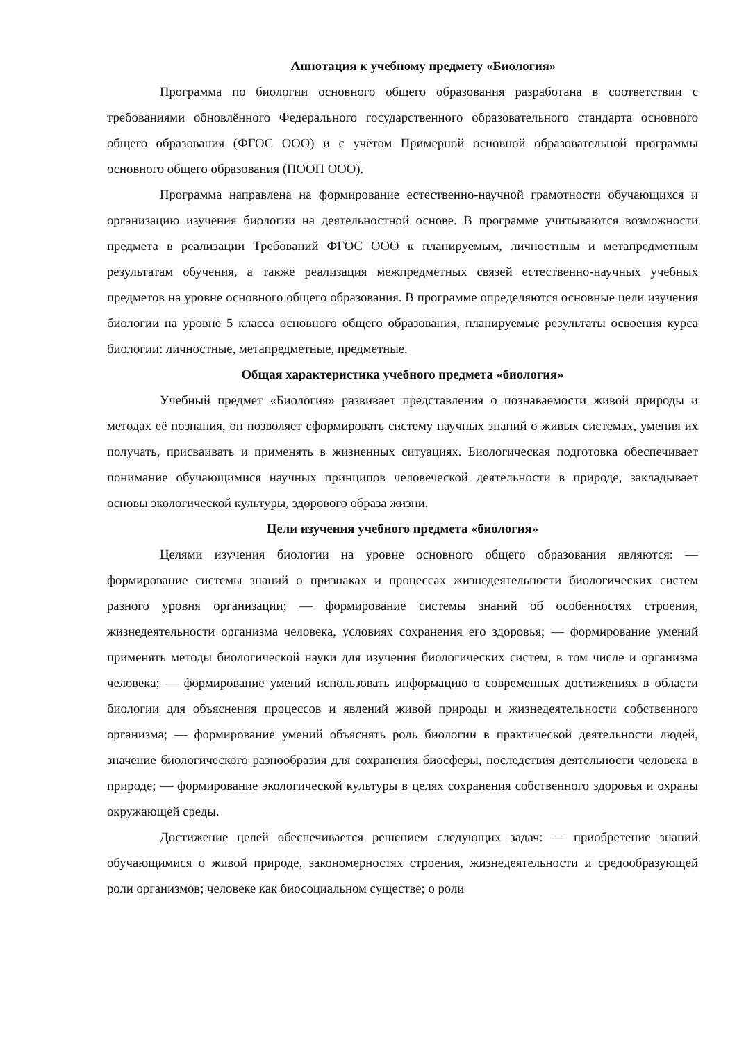Аннотация к учебному предмету «Биология»
Программа по биологии основного общего образования разработана в соответствии с требованиями обновлённого Федерального государственного образовательного стандарта основного общего образования (ФГОС ООО) и с учётом Примерной основной образовательной программы основного общего образования (ПООП ООО).
Программа направлена на формирование естественно-научной грамотности обучающихся и организацию изучения биологии на деятельностной основе. В программе учитываются возможности предмета в реализации Требований ФГОС ООО к планируемым, личностным и метапредметным результатам обучения, а также реализация межпредметных связей естественно-научных учебных предметов на уровне основного общего образования. В программе определяются основные цели изучения биологии на уровне 5 класса основного общего образования, планируемые результаты освоения курса биологии: личностные, метапредметные, предметные.
Общая характеристика учебного предмета «биология»
Учебный предмет «Биология» развивает представления о познаваемости живой природы и методах её познания, он позволяет сформировать систему научных знаний о живых системах, умения их получать, присваивать и применять в жизненных ситуациях. Биологическая подготовка обеспечивает понимание обучающимися научных принципов человеческой деятельности в природе, закладывает основы экологической культуры, здорового образа жизни.
Цели изучения учебного предмета «биология»
Целями изучения биологии на уровне основного общего образования являются: — формирование системы знаний о признаках и процессах жизнедеятельности биологических систем разного уровня организации; — формирование системы знаний об особенностях строения, жизнедеятельности организма человека, условиях сохранения его здоровья; — формирование умений применять методы биологической науки для изучения биологических систем, в том числе и организма человека; — формирование умений использовать информацию о современных достижениях в области биологии для объяснения процессов и явлений живой природы и жизнедеятельности собственного организма; — формирование умений объяснять роль биологии в практической деятельности людей, значение биологического разнообразия для сохранения биосферы, последствия деятельности человека в природе; — формирование экологической культуры в целях сохранения собственного здоровья и охраны окружающей среды.
Достижение целей обеспечивается решением следующих задач: — приобретение знаний обучающимися о живой природе, закономерностях строения, жизнедеятельности и средообразующей роли организмов; человеке как биосоциальном существе; о роли